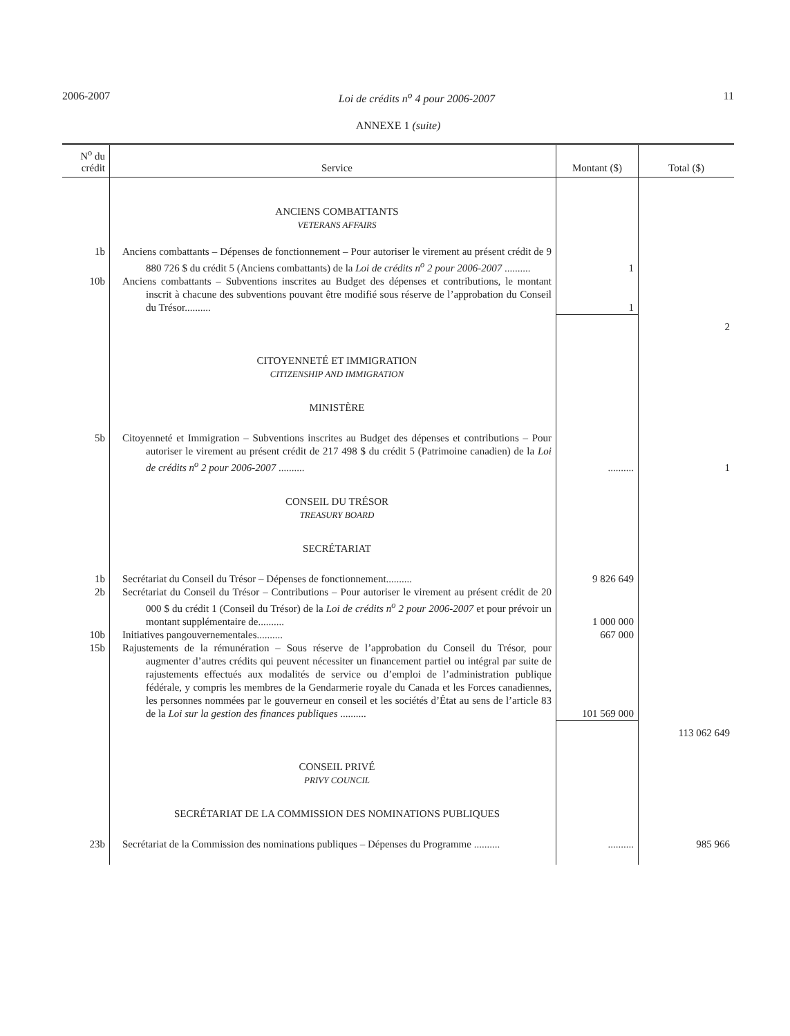2006-2007 Loi de crédits n<sup>o</sup> 4 pour 2006-2007 11
ANNEXE 1 (suite)
| N<sup>o</sup> du crédit | Service | Montant ($) | Total ($) |
| --- | --- | --- | --- |
| | ANCIENS COMBATTANTS VETERANS AFFAIRS | | |
| 1b | Anciens combattants – Dépenses de fonctionnement – Pour autoriser le virement au présent crédit de 9 880 726 $ du crédit 5 (Anciens combattants) de la Loi de crédits n<sup>o</sup> 2 pour 2006-2007 .......... | 1 | |
| 10b | Anciens combattants – Subventions inscrites au Budget des dépenses et contributions, le montant inscrit à chacune des subventions pouvant être modifié sous réserve de l’approbation du Conseil du Trésor.......... | 1 | |
| | | | 2 |
| | CITOYENNETÉ ET IMMIGRATION CITIZENSHIP AND IMMIGRATION | | |
| | MINISTÈRE | | |
| 5b | Citoyenneté et Immigration – Subventions inscrites au Budget des dépenses et contributions – Pour autoriser le virement au présent crédit de 217 498 $ du crédit 5 (Patrimoine canadien) de la Loi de crédits n<sup>o</sup> 2 pour 2006-2007 .......... | .......... | 1 |
| | CONSEIL DU TRÉSOR TREASURY BOARD | | |
| | SECRÉTARIAT | | |
| 1b | Secrétariat du Conseil du Trésor – Dépenses de fonctionnement.......... | 9 826 649 | |
| 2b | Secrétariat du Conseil du Trésor – Contributions – Pour autoriser le virement au présent crédit de 20 000 $ du crédit 1 (Conseil du Trésor) de la Loi de crédits n<sup>o</sup> 2 pour 2006-2007 et pour prévoir un montant supplémentaire de.......... | 1 000 000 | |
| 10b | Initiatives pangouvernementales.......... | 667 000 | |
| 15b | Rajustements de la rémunération – Sous réserve de l’approbation du Conseil du Trésor, pour augmenter d’autres crédits qui peuvent nécessiter un financement partiel ou intégral par suite de rajustements effectués aux modalités de service ou d’emploi de l’administration publique fédérale, y compris les membres de la Gendarmerie royale du Canada et les Forces canadiennes, les personnes nommées par le gouverneur en conseil et les sociétés d’État au sens de l’article 83 de la Loi sur la gestion des finances publiques .......... | 101 569 000 | |
| | | | 113 062 649 |
| | CONSEIL PRIVÉ PRIVY COUNCIL | | |
| | SECRÉTARIAT DE LA COMMISSION DES NOMINATIONS PUBLIQUES | | |
| 23b | Secrétariat de la Commission des nominations publiques – Dépenses du Programme .......... | .......... | 985 966 |